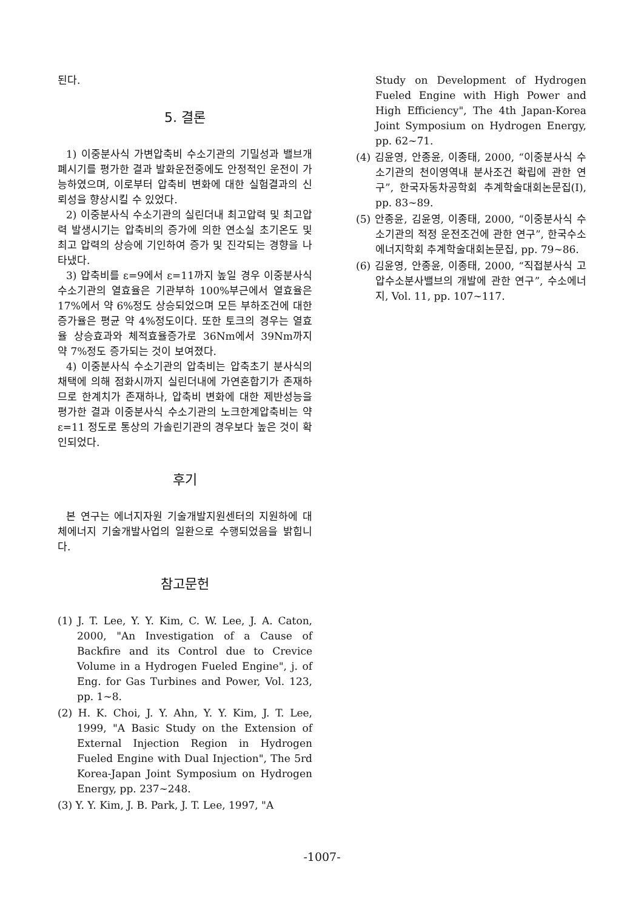된다.
5. 결론
1) 이중분사식 가변압축비 수소기관의 기밀성과 밸브개폐시기를 평가한 결과 발화운전중에도 안정적인 운전이 가능하였으며, 이로부터 압축비 변화에 대한 실험결과의 신뢰성을 향상시킬 수 있었다.
2) 이중분사식 수소기관의 실린더내 최고압력 및 최고압력 발생시기는 압축비의 증가에 의한 연소실 초기온도 및 최고 압력의 상승에 기인하여 증가 및 진각되는 경향을 나타냈다.
3) 압축비를 ε=9에서 ε=11까지 높일 경우 이중분사식 수소기관의 열효율은 기관부하 100%부근에서 열효율은 17%에서 약 6%정도 상승되었으며 모든 부하조건에 대한 증가율은 평균 약 4%정도이다. 또한 토크의 경우는 열효율 상승효과와 체적효율증가로 36Nm에서 39Nm까지 약 7%정도 증가되는 것이 보여졌다.
4) 이중분사식 수소기관의 압축비는 압축초기 분사식의 채택에 의해 점화시까지 실린더내에 가연혼합기가 존재하므로 한계치가 존재하나, 압축비 변화에 대한 제반성능을 평가한 결과 이중분사식 수소기관의 노크한계압축비는 약 ε=11 정도로 통상의 가솔린기관의 경우보다 높은 것이 확인되었다.
후기
본 연구는 에너지자원 기술개발지원센터의 지원하에 대체에너지 기술개발사업의 일환으로 수행되었음을 밝힙니다.
참고문헌
(1) J. T. Lee, Y. Y. Kim, C. W. Lee, J. A. Caton, 2000, "An Investigation of a Cause of Backfire and its Control due to Crevice Volume in a Hydrogen Fueled Engine", j. of Eng. for Gas Turbines and Power, Vol. 123, pp. 1~8.
(2) H. K. Choi, J. Y. Ahn, Y. Y. Kim, J. T. Lee, 1999, "A Basic Study on the Extension of External Injection Region in Hydrogen Fueled Engine with Dual Injection", The 5rd Korea-Japan Joint Symposium on Hydrogen Energy, pp. 237~248.
(3) Y. Y. Kim, J. B. Park, J. T. Lee, 1997, "A
Study on Development of Hydrogen Fueled Engine with High Power and High Efficiency", The 4th Japan-Korea Joint Symposium on Hydrogen Energy, pp. 62~71.
(4) 김윤영, 안종윤, 이종태, 2000, “이중분사식 수소기관의 천이영역내 분사조건 확립에 관한 연구”, 한국자동차공학회 추계학술대회논문집(I), pp. 83~89.
(5) 안종윤, 김윤영, 이종태, 2000, “이중분사식 수소기관의 적정 운전조건에 관한 연구”, 한국수소에너지학회 추계학술대회논문집, pp. 79~86.
(6) 김윤영, 안종윤, 이종태, 2000, “직접분사식 고압수소분사밸브의 개발에 관한 연구”, 수소에너지, Vol. 11, pp. 107~117.
-1007-